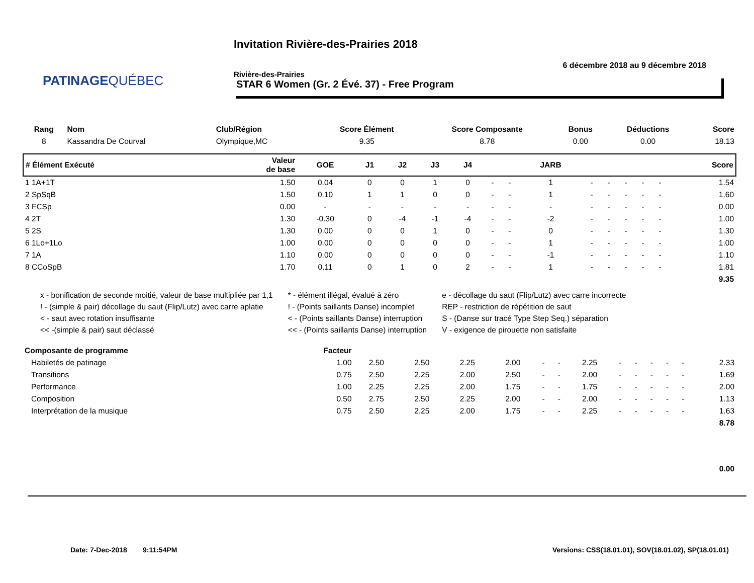PATINAGEQUÉBEC
Invitation Rivière-des-Prairies 2018
6 décembre 2018 au 9 décembre 2018
Rivière-des-Prairies
STAR 6 Women (Gr. 2 Évé. 37) - Free Program
| Rang | Nom | Club/Région | Score Élément | Score Composante | Bonus | Déductions | Score |
| --- | --- | --- | --- | --- | --- | --- | --- |
| 8 | Kassandra De Courval | Olympique,MC | 9.35 | 8.78 | 0.00 | 0.00 | 18.13 |
| # Élément Exécuté | Valeur de base | GOE | J1 | J2 | J3 | J4 | | | JARB | | | | | | Score |
| --- | --- | --- | --- | --- | --- | --- | --- | --- | --- | --- | --- | --- | --- | --- | --- |
| 1 1A+1T | 1.50 | 0.04 | 0 | 0 | 1 | 0 | - | - | 1 | - | - | - | - | - | 1.54 |
| 2 SpSqB | 1.50 | 0.10 | 1 | 1 | 0 | 0 | - | - | 1 | - | - | - | - | - | 1.60 |
| 3 FCSp | 0.00 | - | - | - | - | - | - | - | - | - | - | - | - | - | 0.00 |
| 4 2T | 1.30 | -0.30 | 0 | -4 | -1 | -4 | - | - | -2 | - | - | - | - | - | 1.00 |
| 5 2S | 1.30 | 0.00 | 0 | 0 | 1 | 0 | - | - | 0 | - | - | - | - | - | 1.30 |
| 6 1Lo+1Lo | 1.00 | 0.00 | 0 | 0 | 0 | 0 | - | - | 1 | - | - | - | - | - | 1.00 |
| 7 1A | 1.10 | 0.00 | 0 | 0 | 0 | 0 | - | - | -1 | - | - | - | - | - | 1.10 |
| 8 CCoSpB | 1.70 | 0.11 | 0 | 1 | 0 | 2 | - | - | 1 | - | - | - | - | - | 1.81 |
| 9.35 | | | | | | | | | | | | | | | |
x - bonification de seconde moitié, valeur de base multipliée par 1,1
! - (simple & pair) décollage du saut (Flip/Lutz) avec carre aplatie
< - saut avec rotation insuffisante
<< -(simple & pair) saut déclassé
* - élément illégal, évalué à zéro
! - (Points saillants Danse) incomplet
< - (Points saillants Danse) interruption
<< - (Points saillants Danse) interruption
e - décollage du saut (Flip/Lutz) avec carre incorrecte
REP - restriction de répétition de saut
S - (Danse sur tracé Type Step Seq.) séparation
V - exigence de pirouette non satisfaite
| Composante de programme | Facteur | | | | | | | | | | | | | |
| --- | --- | --- | --- | --- | --- | --- | --- | --- | --- | --- | --- | --- | --- | --- |
| Habiletés de patinage | 1.00 | 2.50 | 2.50 | 2.25 | 2.00 | - | - | 2.25 | - | - | - | - | - | 2.33 |
| Transitions | 0.75 | 2.50 | 2.25 | 2.00 | 2.50 | - | - | 2.00 | - | - | - | - | - | 1.69 |
| Performance | 1.00 | 2.25 | 2.25 | 2.00 | 1.75 | - | - | 1.75 | - | - | - | - | - | 2.00 |
| Composition | 0.50 | 2.75 | 2.50 | 2.25 | 2.00 | - | - | 2.00 | - | - | - | - | - | 1.13 |
| Interprétation de la musique | 0.75 | 2.50 | 2.25 | 2.00 | 1.75 | - | - | 2.25 | - | - | - | - | - | 1.63 |
| 8.78 | | | | | | | | | | | | | | |
| 0.00 | | | | | | | | | | | | | | |
Date: 7-Dec-2018 9:11:54PM
Versions: CSS(18.01.01), SOV(18.01.02), SP(18.01.01)